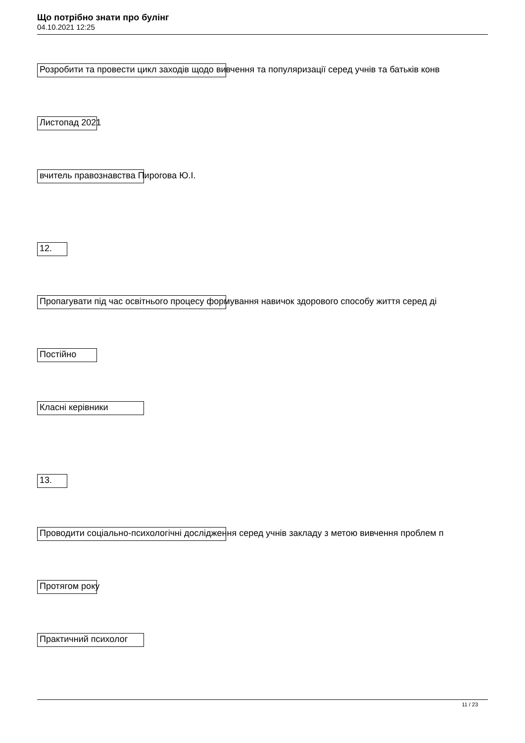Що потрібно знати про булінг
04.10.2021 12:25
Розробити та провести цикл заходів щодо вивчення та популяризації серед учнів та батьків конв
Листопад 2021
вчитель правознавства Пирогова Ю.І.
12.
Пропагувати під час освітнього процесу формування навичок здорового способу життя серед ді
Постійно
Класні керівники
13.
Проводити соціально-психологічні дослідження серед учнів закладу з метою вивчення проблем п
Протягом року
Практичний психолог
11 / 23